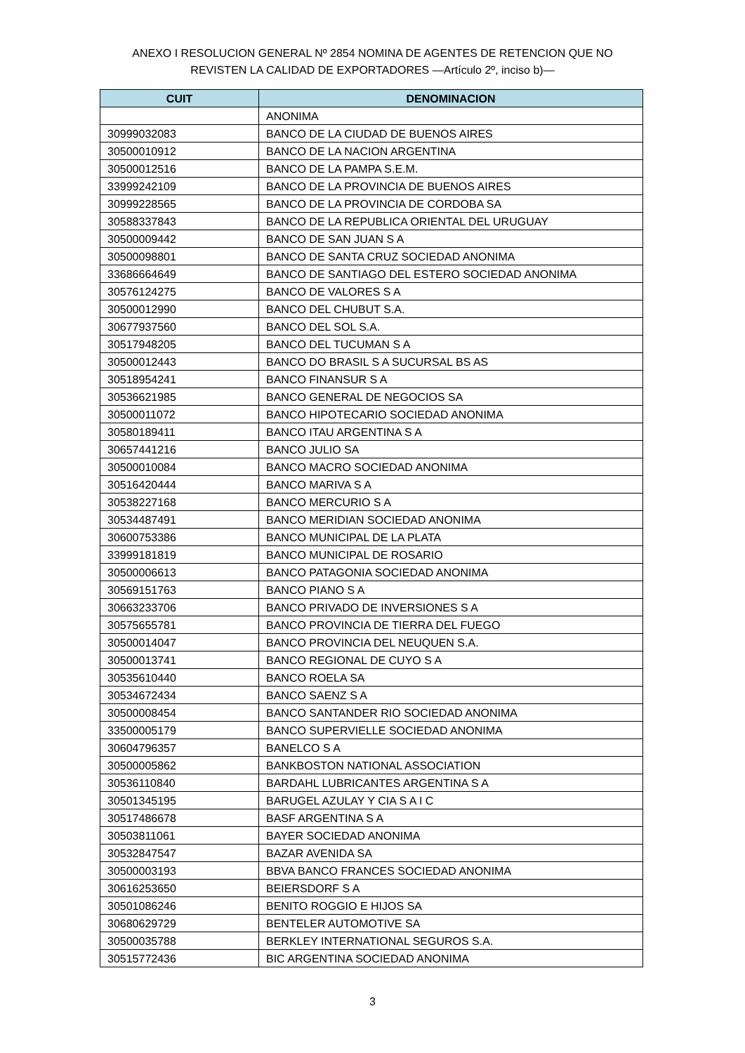ANEXO I RESOLUCION GENERAL Nº 2854 NOMINA DE AGENTES DE RETENCION QUE NO
REVISTEN LA CALIDAD DE EXPORTADORES —Artículo 2º, inciso b)—
| CUIT | DENOMINACION |
| --- | --- |
| | ANONIMA |
| 30999032083 | BANCO DE LA CIUDAD DE BUENOS AIRES |
| 30500010912 | BANCO DE LA NACION ARGENTINA |
| 30500012516 | BANCO DE LA PAMPA S.E.M. |
| 33999242109 | BANCO DE LA PROVINCIA DE BUENOS AIRES |
| 30999228565 | BANCO DE LA PROVINCIA DE CORDOBA SA |
| 30588337843 | BANCO DE LA REPUBLICA ORIENTAL DEL URUGUAY |
| 30500009442 | BANCO DE SAN JUAN S A |
| 30500098801 | BANCO DE SANTA CRUZ SOCIEDAD ANONIMA |
| 33686664649 | BANCO DE SANTIAGO DEL ESTERO SOCIEDAD ANONIMA |
| 30576124275 | BANCO DE VALORES S A |
| 30500012990 | BANCO DEL CHUBUT S.A. |
| 30677937560 | BANCO DEL SOL S.A. |
| 30517948205 | BANCO DEL TUCUMAN S A |
| 30500012443 | BANCO DO BRASIL S A SUCURSAL BS AS |
| 30518954241 | BANCO FINANSUR S A |
| 30536621985 | BANCO GENERAL DE NEGOCIOS SA |
| 30500011072 | BANCO HIPOTECARIO SOCIEDAD ANONIMA |
| 30580189411 | BANCO ITAU ARGENTINA S A |
| 30657441216 | BANCO JULIO SA |
| 30500010084 | BANCO MACRO SOCIEDAD ANONIMA |
| 30516420444 | BANCO MARIVA S A |
| 30538227168 | BANCO MERCURIO S A |
| 30534487491 | BANCO MERIDIAN SOCIEDAD ANONIMA |
| 30600753386 | BANCO MUNICIPAL DE LA PLATA |
| 33999181819 | BANCO MUNICIPAL DE ROSARIO |
| 30500006613 | BANCO PATAGONIA SOCIEDAD ANONIMA |
| 30569151763 | BANCO PIANO S A |
| 30663233706 | BANCO PRIVADO DE INVERSIONES S A |
| 30575655781 | BANCO PROVINCIA DE TIERRA DEL FUEGO |
| 30500014047 | BANCO PROVINCIA DEL NEUQUEN S.A. |
| 30500013741 | BANCO REGIONAL DE CUYO S A |
| 30535610440 | BANCO ROELA SA |
| 30534672434 | BANCO SAENZ S A |
| 30500008454 | BANCO SANTANDER RIO SOCIEDAD ANONIMA |
| 33500005179 | BANCO SUPERVIELLE SOCIEDAD ANONIMA |
| 30604796357 | BANELCO S A |
| 30500005862 | BANKBOSTON NATIONAL ASSOCIATION |
| 30536110840 | BARDAHL LUBRICANTES ARGENTINA S A |
| 30501345195 | BARUGEL AZULAY Y CIA S A I C |
| 30517486678 | BASF ARGENTINA S A |
| 30503811061 | BAYER SOCIEDAD ANONIMA |
| 30532847547 | BAZAR AVENIDA SA |
| 30500003193 | BBVA BANCO FRANCES SOCIEDAD ANONIMA |
| 30616253650 | BEIERSDORF S A |
| 30501086246 | BENITO ROGGIO E HIJOS SA |
| 30680629729 | BENTELER AUTOMOTIVE SA |
| 30500035788 | BERKLEY INTERNATIONAL SEGUROS S.A. |
| 30515772436 | BIC ARGENTINA SOCIEDAD ANONIMA |
3